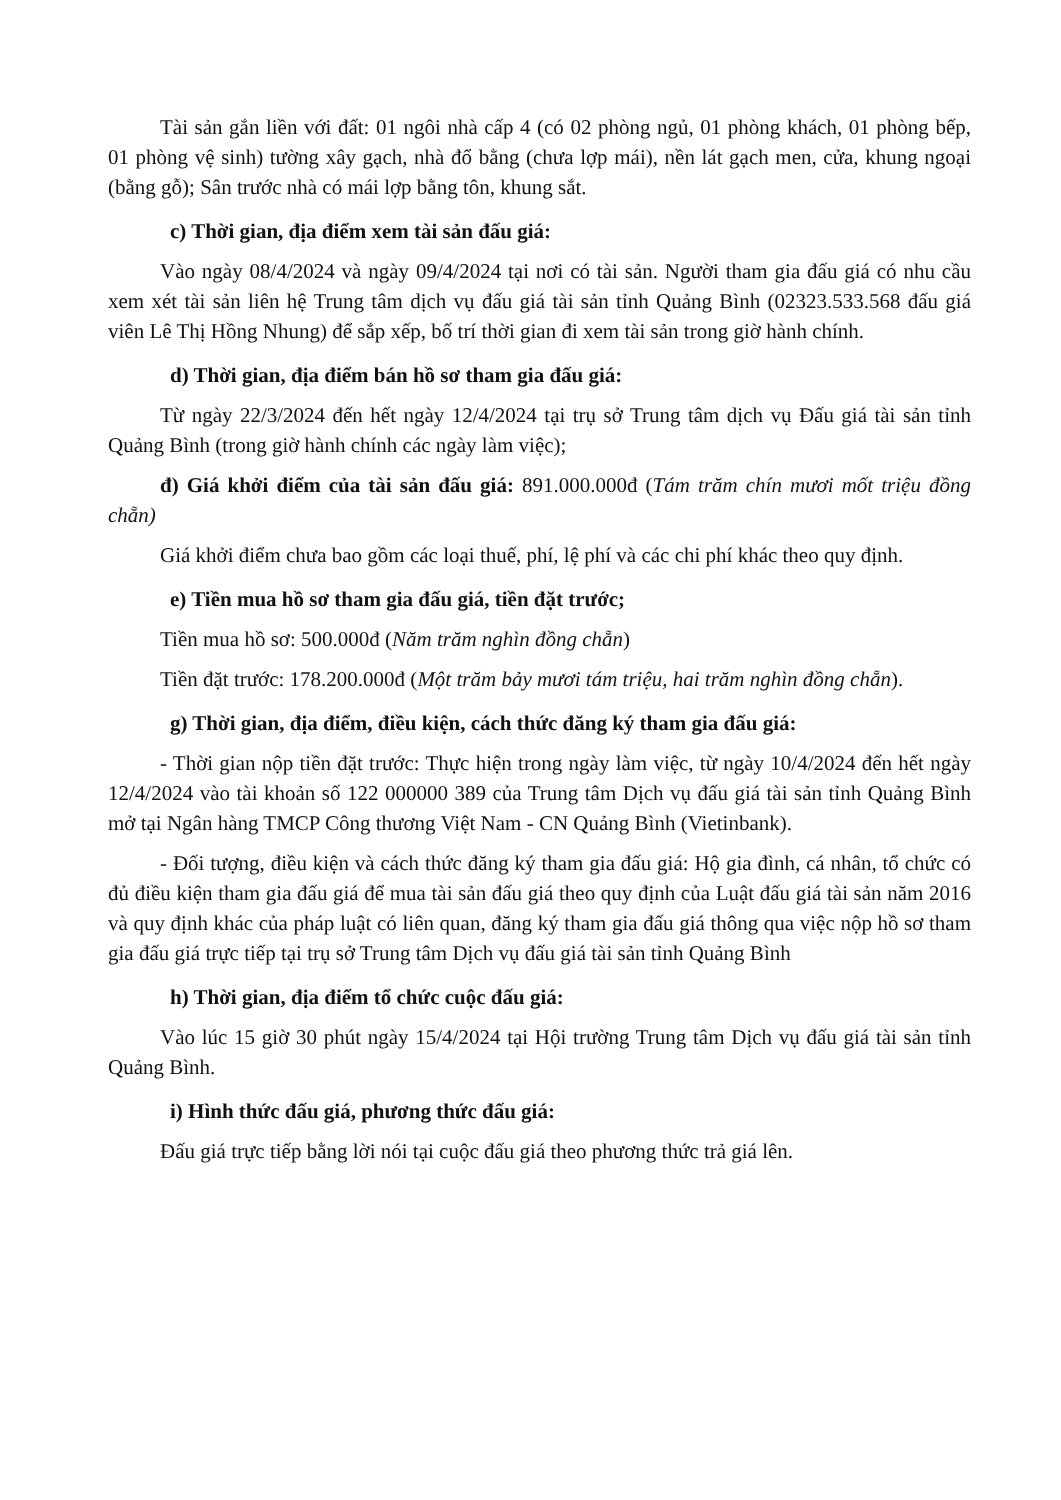Tài sản gắn liền với đất: 01 ngôi nhà cấp 4 (có 02 phòng ngủ, 01 phòng khách, 01 phòng bếp, 01 phòng vệ sinh) tường xây gạch, nhà đổ bằng (chưa lợp mái), nền lát gạch men, cửa, khung ngoại (bằng gỗ); Sân trước nhà có mái lợp bằng tôn, khung sắt.
c) Thời gian, địa điểm xem tài sản đấu giá:
Vào ngày 08/4/2024 và ngày 09/4/2024 tại nơi có tài sản. Người tham gia đấu giá có nhu cầu xem xét tài sản liên hệ Trung tâm dịch vụ đấu giá tài sản tỉnh Quảng Bình (02323.533.568 đấu giá viên Lê Thị Hồng Nhung) để sắp xếp, bố trí thời gian đi xem tài sản trong giờ hành chính.
d) Thời gian, địa điểm bán hồ sơ tham gia đấu giá:
Từ ngày 22/3/2024 đến hết ngày 12/4/2024 tại trụ sở Trung tâm dịch vụ Đấu giá tài sản tỉnh Quảng Bình (trong giờ hành chính các ngày làm việc);
đ) Giá khởi điểm của tài sản đấu giá: 891.000.000đ (Tám trăm chín mươi mốt triệu đồng chẵn)
Giá khởi điểm chưa bao gồm các loại thuế, phí, lệ phí và các chi phí khác theo quy định.
e) Tiền mua hồ sơ tham gia đấu giá, tiền đặt trước;
Tiền mua hồ sơ: 500.000đ (Năm trăm nghìn đồng chẵn)
Tiền đặt trước: 178.200.000đ (Một trăm bảy mươi tám triệu, hai trăm nghìn đồng chẵn).
g) Thời gian, địa điểm, điều kiện, cách thức đăng ký tham gia đấu giá:
- Thời gian nộp tiền đặt trước: Thực hiện trong ngày làm việc, từ ngày 10/4/2024 đến hết ngày 12/4/2024 vào tài khoản số 122 000000 389 của Trung tâm Dịch vụ đấu giá tài sản tỉnh Quảng Bình mở tại Ngân hàng TMCP Công thương Việt Nam - CN Quảng Bình (Vietinbank).
- Đối tượng, điều kiện và cách thức đăng ký tham gia đấu giá: Hộ gia đình, cá nhân, tổ chức có đủ điều kiện tham gia đấu giá để mua tài sản đấu giá theo quy định của Luật đấu giá tài sản năm 2016 và quy định khác của pháp luật có liên quan, đăng ký tham gia đấu giá thông qua việc nộp hồ sơ tham gia đấu giá trực tiếp tại trụ sở Trung tâm Dịch vụ đấu giá tài sản tỉnh Quảng Bình
h) Thời gian, địa điểm tổ chức cuộc đấu giá:
Vào lúc 15 giờ 30 phút ngày 15/4/2024 tại Hội trường Trung tâm Dịch vụ đấu giá tài sản tỉnh Quảng Bình.
i) Hình thức đấu giá, phương thức đấu giá:
Đấu giá trực tiếp bằng lời nói tại cuộc đấu giá theo phương thức trả giá lên.